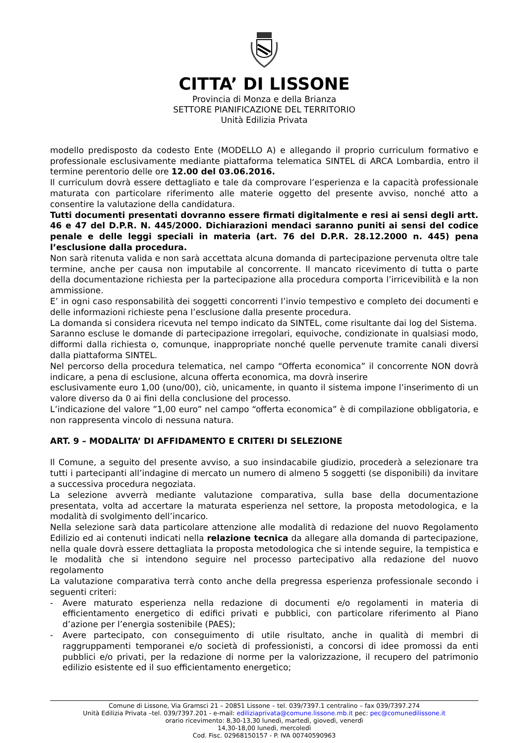CITTA’ DI LISSONE
Provincia di Monza e della Brianza
SETTORE PIANIFICAZIONE DEL TERRITORIO
Unità Edilizia Privata
modello predisposto da codesto Ente (MODELLO A) e allegando il proprio curriculum formativo e professionale esclusivamente mediante piattaforma telematica SINTEL di ARCA Lombardia, entro il termine perentorio delle ore 12.00 del 03.06.2016.
Il curriculum dovrà essere dettagliato e tale da comprovare l’esperienza e la capacità professionale maturata con particolare riferimento alle materie oggetto del presente avviso, nonché atto a consentire la valutazione della candidatura.
Tutti documenti presentati dovranno essere firmati digitalmente e resi ai sensi degli artt. 46 e 47 del D.P.R. N. 445/2000. Dichiarazioni mendaci saranno puniti ai sensi del codice penale e delle leggi speciali in materia (art. 76 del D.P.R. 28.12.2000 n. 445) pena l’esclusione dalla procedura.
Non sarà ritenuta valida e non sarà accettata alcuna domanda di partecipazione pervenuta oltre tale termine, anche per causa non imputabile al concorrente. Il mancato ricevimento di tutta o parte della documentazione richiesta per la partecipazione alla procedura comporta l’irricevibilità e la non ammissione.
E’ in ogni caso responsabilità dei soggetti concorrenti l’invio tempestivo e completo dei documenti e delle informazioni richieste pena l’esclusione dalla presente procedura.
La domanda si considera ricevuta nel tempo indicato da SINTEL, come risultante dai log del Sistema.
Saranno escluse le domande di partecipazione irregolari, equivoche, condizionate in qualsiasi modo, difformi dalla richiesta o, comunque, inappropriate nonché quelle pervenute tramite canali diversi dalla piattaforma SINTEL.
Nel percorso della procedura telematica, nel campo “Offerta economica” il concorrente NON dovrà indicare, a pena di esclusione, alcuna offerta economica, ma dovrà inserire
esclusivamente euro 1,00 (uno/00), ciò, unicamente, in quanto il sistema impone l’inserimento di un valore diverso da 0 ai fini della conclusione del processo.
L’indicazione del valore ”1,00 euro” nel campo “offerta economica” è di compilazione obbligatoria, e non rappresenta vincolo di nessuna natura.
ART. 9 – MODALITA’ DI AFFIDAMENTO E CRITERI DI SELEZIONE
Il Comune, a seguito del presente avviso, a suo insindacabile giudizio, procederà a selezionare tra tutti i partecipanti all’indagine di mercato un numero di almeno 5 soggetti (se disponibili) da invitare a successiva procedura negoziata.
La selezione avverrà mediante valutazione comparativa, sulla base della documentazione presentata, volta ad accertare la maturata esperienza nel settore, la proposta metodologica, e la modalità di svolgimento dell’incarico.
Nella selezione sarà data particolare attenzione alle modalità di redazione del nuovo Regolamento Edilizio ed ai contenuti indicati nella relazione tecnica da allegare alla domanda di partecipazione, nella quale dovrà essere dettagliata la proposta metodologica che si intende seguire, la tempistica e le modalità che si intendono seguire nel processo partecipativo alla redazione del nuovo regolamento
La valutazione comparativa terrà conto anche della pregressa esperienza professionale secondo i seguenti criteri:
- Avere maturato esperienza nella redazione di documenti e/o regolamenti in materia di efficientamento energetico di edifici privati e pubblici, con particolare riferimento al Piano d’azione per l’energia sostenibile (PAES);
- Avere partecipato, con conseguimento di utile risultato, anche in qualità di membri di raggruppamenti temporanei e/o società di professionisti, a concorsi di idee promossi da enti pubblici e/o privati, per la redazione di norme per la valorizzazione, il recupero del patrimonio edilizio esistente ed il suo efficientamento energetico;
Comune di Lissone, Via Gramsci 21 – 20851 Lissone – tel. 039/7397.1 centralino – fax 039/7397.274
Unità Edilizia Privata –tel. 039/7397.201 - e-mail: ediliziaprivata@comune.lissone.mb.it pec: pec@comunedilissone.it
orario ricevimento: 8,30-13,30 lunedì, martedì, giovedì, venerdì
14,30-18,00 lunedì, mercoledì
Cod. Fisc. 02968150157 - P. IVA 00740590963